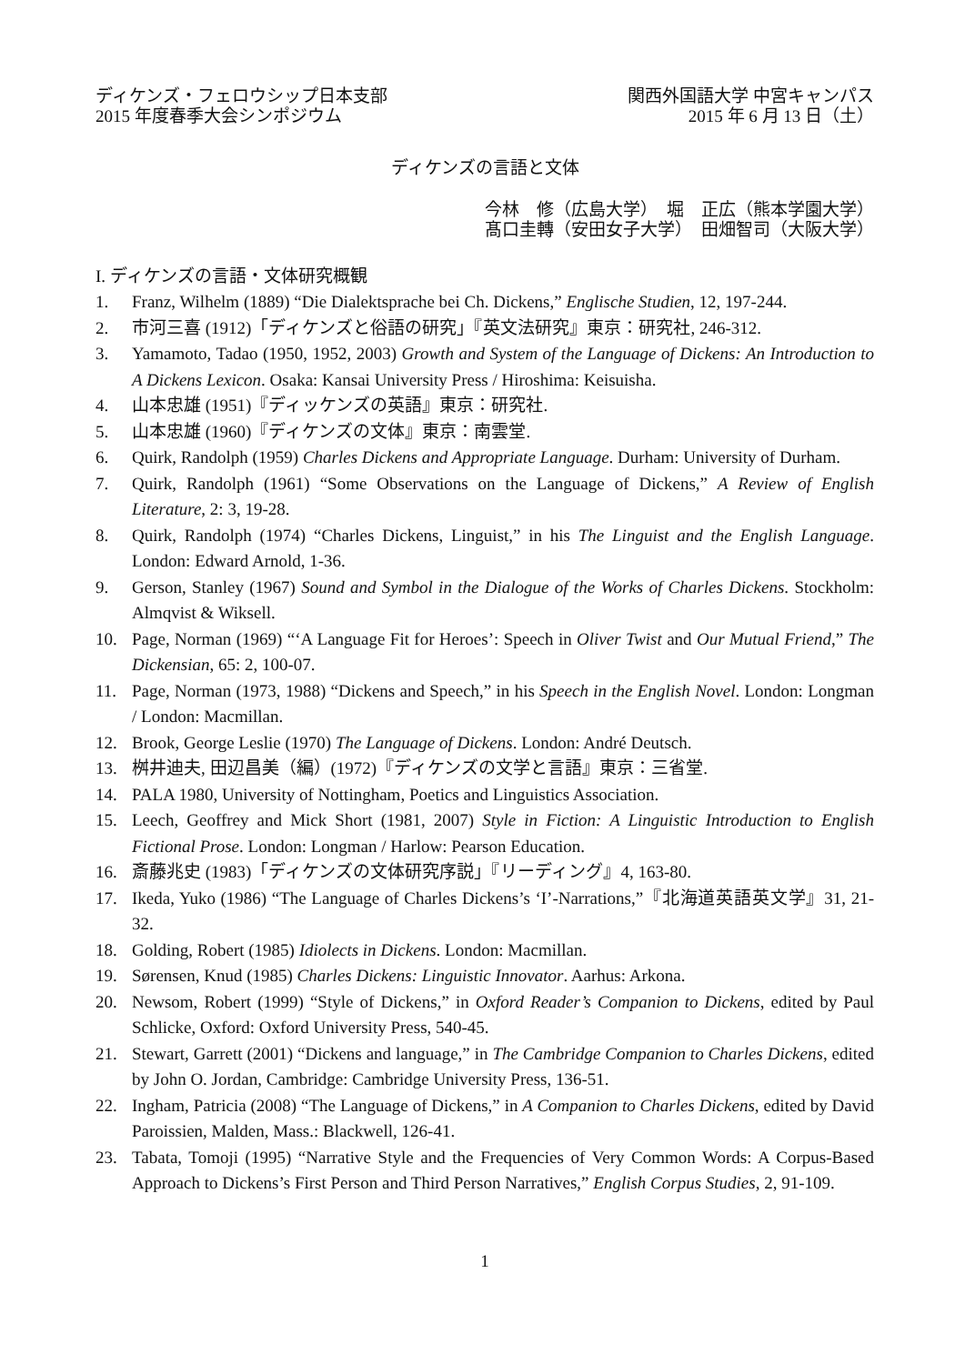ディケンズ・フェロウシップ日本支部
2015 年度春季大会シンポジウム
関西外国語大学 中宮キャンパス
2015 年 6 月 13 日（土）
ディケンズの言語と文体
今林　修（広島大学）　堀　正広（熊本学園大学）
髙口圭轉（安田女子大学）　田畑智司（大阪大学）
I. ディケンズの言語・文体研究概観
1. Franz, Wilhelm (1889) “Die Dialektsprache bei Ch. Dickens,” Englische Studien, 12, 197-244.
2. 市河三喜 (1912)「ディケンズと俗語の研究」『英文法研究』東京：研究社, 246-312.
3. Yamamoto, Tadao (1950, 1952, 2003) Growth and System of the Language of Dickens: An Introduction to A Dickens Lexicon. Osaka: Kansai University Press / Hiroshima: Keisuisha.
4. 山本忠雄 (1951)『ディッケンズの英語』東京：研究社.
5. 山本忠雄 (1960)『ディケンズの文体』東京：南雲堂.
6. Quirk, Randolph (1959) Charles Dickens and Appropriate Language. Durham: University of Durham.
7. Quirk, Randolph (1961) “Some Observations on the Language of Dickens,” A Review of English Literature, 2: 3, 19-28.
8. Quirk, Randolph (1974) “Charles Dickens, Linguist,” in his The Linguist and the English Language. London: Edward Arnold, 1-36.
9. Gerson, Stanley (1967) Sound and Symbol in the Dialogue of the Works of Charles Dickens. Stockholm: Almqvist & Wiksell.
10. Page, Norman (1969) “‘A Language Fit for Heroes’: Speech in Oliver Twist and Our Mutual Friend,” The Dickensian, 65: 2, 100-07.
11. Page, Norman (1973, 1988) “Dickens and Speech,” in his Speech in the English Novel. London: Longman / London: Macmillan.
12. Brook, George Leslie (1970) The Language of Dickens. London: André Deutsch.
13. 桝井迪夫, 田辺昌美（編）(1972)『ディケンズの文学と言語』東京：三省堂.
14. PALA 1980, University of Nottingham, Poetics and Linguistics Association.
15. Leech, Geoffrey and Mick Short (1981, 2007) Style in Fiction: A Linguistic Introduction to English Fictional Prose. London: Longman / Harlow: Pearson Education.
16. 斎藤兆史 (1983)「ディケンズの文体研究序説」『リーディング』4, 163-80.
17. Ikeda, Yuko (1986) “The Language of Charles Dickens’s ‘I’-Narrations,”『北海道英語英文学』31, 21-32.
18. Golding, Robert (1985) Idiolects in Dickens. London: Macmillan.
19. Sørensen, Knud (1985) Charles Dickens: Linguistic Innovator. Aarhus: Arkona.
20. Newsom, Robert (1999) “Style of Dickens,” in Oxford Reader’s Companion to Dickens, edited by Paul Schlicke, Oxford: Oxford University Press, 540-45.
21. Stewart, Garrett (2001) “Dickens and language,” in The Cambridge Companion to Charles Dickens, edited by John O. Jordan, Cambridge: Cambridge University Press, 136-51.
22. Ingham, Patricia (2008) “The Language of Dickens,” in A Companion to Charles Dickens, edited by David Paroissien, Malden, Mass.: Blackwell, 126-41.
23. Tabata, Tomoji (1995) “Narrative Style and the Frequencies of Very Common Words: A Corpus-Based Approach to Dickens’s First Person and Third Person Narratives,” English Corpus Studies, 2, 91-109.
1